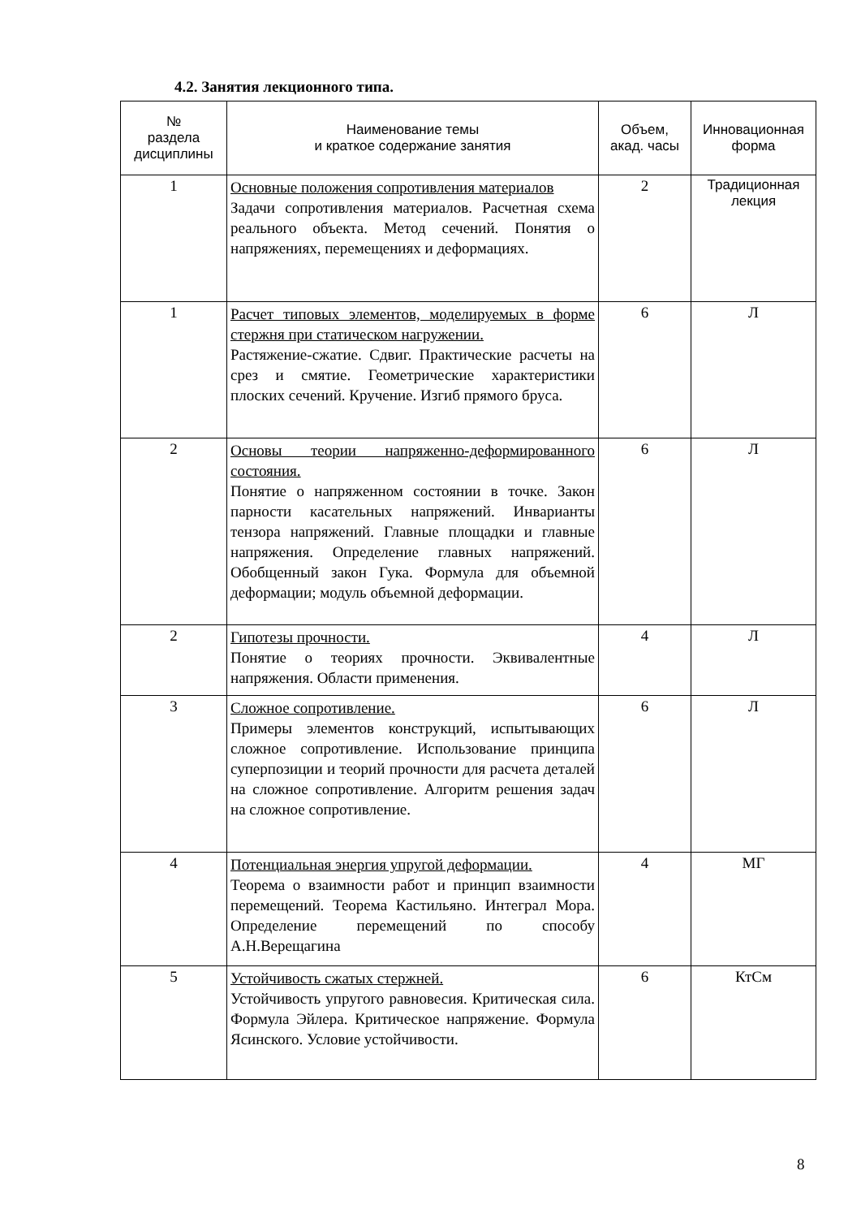4.2. Занятия лекционного типа.
| № раздела дисциплины | Наименование темы и краткое содержание занятия | Объем, акад. часы | Инновационная форма |
| --- | --- | --- | --- |
| 1 | Основные положения сопротивления материалов Задачи сопротивления материалов. Расчетная схема реального объекта. Метод сечений. Понятия о напряжениях, перемещениях и деформациях. | 2 | Традиционная лекция |
| 1 | Расчет типовых элементов, моделируемых в форме стержня при статическом нагружении. Растяжение-сжатие. Сдвиг. Практические расчеты на срез и смятие. Геометрические характеристики плоских сечений. Кручение. Изгиб прямого бруса. | 6 | Л |
| 2 | Основы теории напряженно-деформированного состояния. Понятие о напряженном состоянии в точке. Закон парности касательных напряжений. Инварианты тензора напряжений. Главные площадки и главные напряжения. Определение главных напряжений. Обобщенный закон Гука. Формула для объемной деформации; модуль объемной деформации. | 6 | Л |
| 2 | Гипотезы прочности. Понятие о теориях прочности. Эквивалентные напряжения. Области применения. | 4 | Л |
| 3 | Сложное сопротивление. Примеры элементов конструкций, испытывающих сложное сопротивление. Использование принципа суперпозиции и теорий прочности для расчета деталей на сложное сопротивление. Алгоритм решения задач на сложное сопротивление. | 6 | Л |
| 4 | Потенциальная энергия упругой деформации. Теорема о взаимности работ и принцип взаимности перемещений. Теорема Кастильяно. Интеграл Мора. Определение перемещений по способу А.Н.Верещагина | 4 | МГ |
| 5 | Устойчивость сжатых стержней. Устойчивость упругого равновесия. Критическая сила. Формула Эйлера. Критическое напряжение. Формула Ясинского. Условие устойчивости. | 6 | КтСм |
8